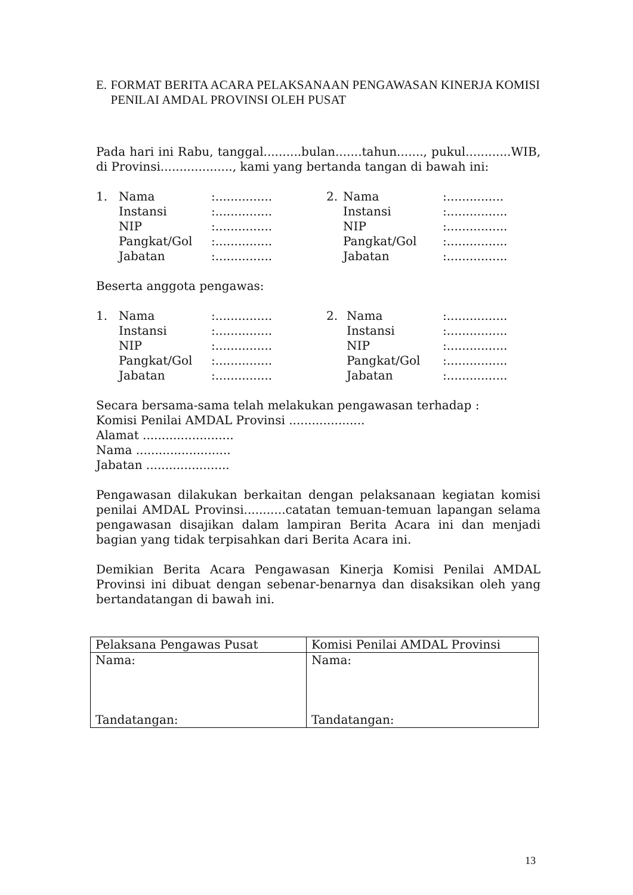E. FORMAT BERITA ACARA PELAKSANAAN PENGAWASAN KINERJA KOMISI PENILAI AMDAL PROVINSI OLEH PUSAT
Pada hari ini Rabu, tanggal..........bulan.......tahun......., pukul............WIB, di Provinsi..................., kami yang bertanda tangan di bawah ini:
| 1. | Nama | :............... | 2. | Nama | :............... |
| | Instansi | :............... | | Instansi | :................ |
| | NIP | :............... | | NIP | :................ |
| | Pangkat/Gol | :............... | | Pangkat/Gol | :................ |
| | Jabatan | :............... | | Jabatan | :................ |
Beserta anggota pengawas:
| 1. | Nama | :............... | 2. | Nama | :................ |
| | Instansi | :............... | | Instansi | :................ |
| | NIP | :............... | | NIP | :................ |
| | Pangkat/Gol | :............... | | Pangkat/Gol | :................ |
| | Jabatan | :............... | | Jabatan | :................ |
Secara bersama-sama telah melakukan pengawasan terhadap :
Komisi Penilai AMDAL Provinsi ....................
Alamat ........................
Nama .........................
Jabatan ......................
Pengawasan dilakukan berkaitan dengan pelaksanaan kegiatan komisi penilai AMDAL Provinsi...........catatan temuan-temuan lapangan selama pengawasan disajikan dalam lampiran Berita Acara ini dan menjadi bagian yang tidak terpisahkan dari Berita Acara ini.
Demikian Berita Acara Pengawasan Kinerja Komisi Penilai AMDAL Provinsi ini dibuat dengan sebenar-benarnya dan disaksikan oleh yang bertandatangan di bawah ini.
| Pelaksana Pengawas Pusat | Komisi Penilai AMDAL Provinsi |
| Nama: Tandatangan: | Nama: Tandatangan: |
13